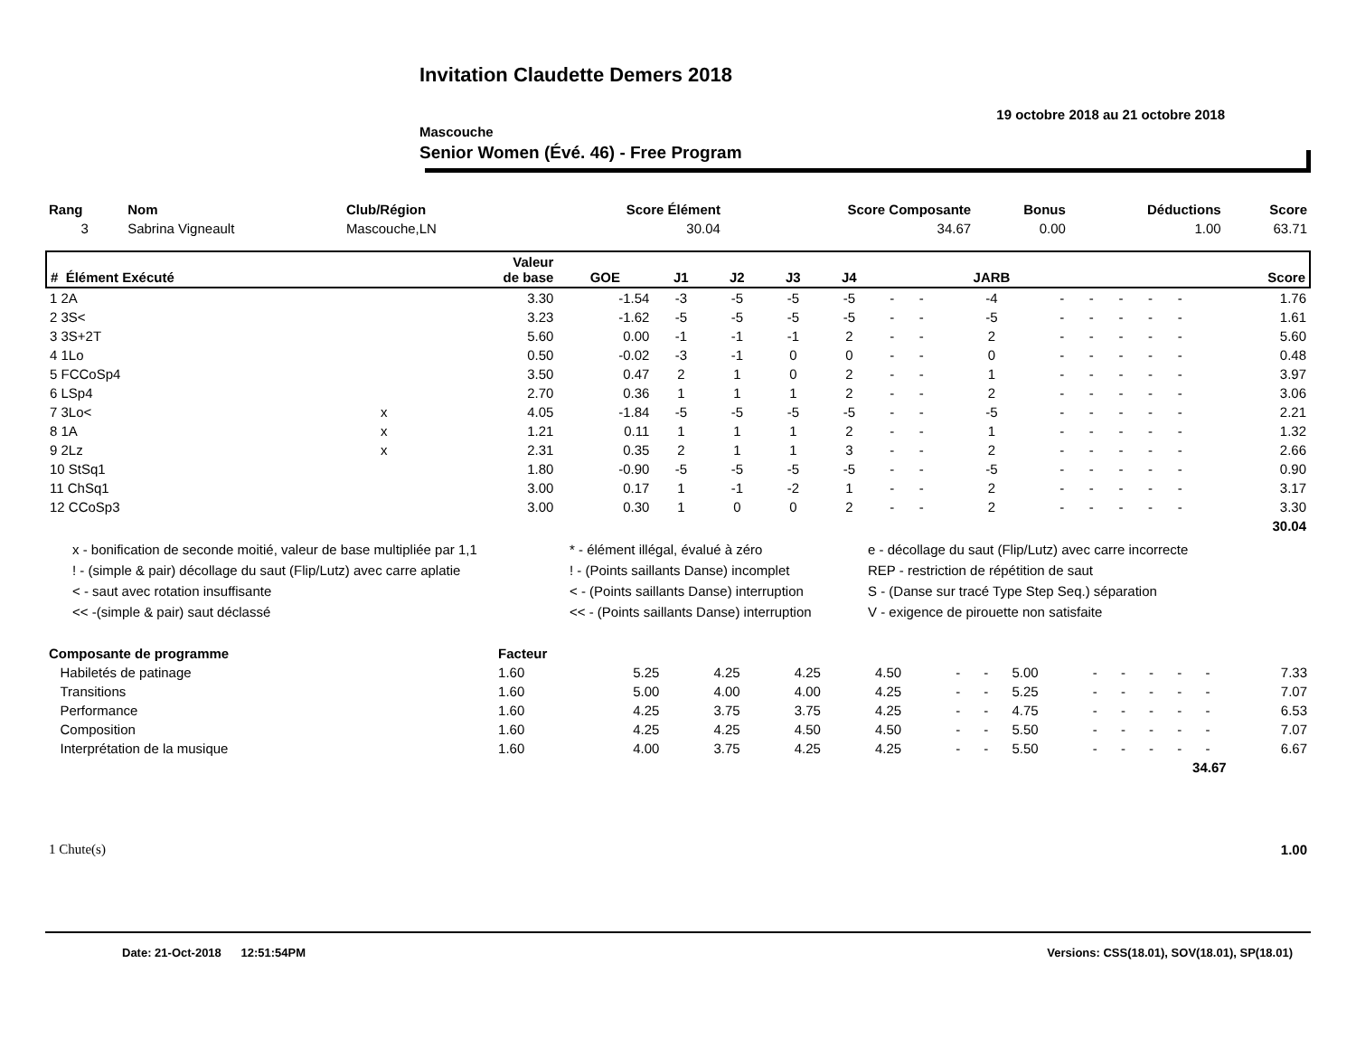Invitation Claudette Demers 2018
19 octobre 2018 au 21 octobre 2018
Mascouche
Senior Women (Évé. 46) - Free Program
| Rang | Nom | Club/Région | Score Élément | Score Composante | Bonus | Déductions | Score |
| 3 | Sabrina Vigneault | Mascouche,LN | 30.04 | 34.67 | 0.00 | 1.00 | 63.71 |
| # Élément Exécuté | | Valeur de base | GOE | J1 | J2 | J3 | J4 | | | JARB | | | | | | Score |
| --- | --- | --- | --- | --- | --- | --- | --- | --- | --- | --- | --- | --- | --- | --- | --- | --- |
| 1 2A | | 3.30 | -1.54 | -3 | -5 | -5 | -5 | - | - | -4 | - | - | - | - | - | 1.76 |
| 2 3S< | | 3.23 | -1.62 | -5 | -5 | -5 | -5 | - | - | -5 | - | - | - | - | - | 1.61 |
| 3 3S+2T | | 5.60 | 0.00 | -1 | -1 | -1 | 2 | - | - | 2 | - | - | - | - | - | 5.60 |
| 4 1Lo | | 0.50 | -0.02 | -3 | -1 | 0 | 0 | - | - | 0 | - | - | - | - | - | 0.48 |
| 5 FCCoSp4 | | 3.50 | 0.47 | 2 | 1 | 0 | 2 | - | - | 1 | - | - | - | - | - | 3.97 |
| 6 LSp4 | | 2.70 | 0.36 | 1 | 1 | 1 | 2 | - | - | 2 | - | - | - | - | - | 3.06 |
| 7 3Lo< | x | 4.05 | -1.84 | -5 | -5 | -5 | -5 | - | - | -5 | - | - | - | - | - | 2.21 |
| 8 1A | x | 1.21 | 0.11 | 1 | 1 | 1 | 2 | - | - | 1 | - | - | - | - | - | 1.32 |
| 9 2Lz | x | 2.31 | 0.35 | 2 | 1 | 1 | 3 | - | - | 2 | - | - | - | - | - | 2.66 |
| 10 StSq1 | | 1.80 | -0.90 | -5 | -5 | -5 | -5 | - | - | -5 | - | - | - | - | - | 0.90 |
| 11 ChSq1 | | 3.00 | 0.17 | 1 | -1 | -2 | 1 | - | - | 2 | - | - | - | - | - | 3.17 |
| 12 CCoSp3 | | 3.00 | 0.30 | 1 | 0 | 0 | 2 | - | - | 2 | - | - | - | - | - | 3.30 |
| | | | | | | | | | | | | | | | | 30.04 |
x - bonification de seconde moitié, valeur de base multipliée par 1,1
* - élément illégal, évalué à zéro
e - décollage du saut (Flip/Lutz) avec carre incorrecte
! - (simple & pair) décollage du saut (Flip/Lutz) avec carre aplatie
! - (Points saillants Danse) incomplet
REP - restriction de répétition de saut
< - saut avec rotation insuffisante
< - (Points saillants Danse) interruption
S - (Danse sur tracé Type Step Seq.) séparation
<< -(simple & pair) saut déclassé
<< - (Points saillants Danse) interruption
V - exigence de pirouette non satisfaite
| Composante de programme | Facteur | | | | | | | | | | | | | |
| Habiletés de patinage | 1.60 | 5.25 | 4.25 | 4.25 | 4.50 | - | - | 5.00 | - | - | - | - | - | 7.33 |
| Transitions | 1.60 | 5.00 | 4.00 | 4.00 | 4.25 | - | - | 5.25 | - | - | - | - | - | 7.07 |
| Performance | 1.60 | 4.25 | 3.75 | 3.75 | 4.25 | - | - | 4.75 | - | - | - | - | - | 6.53 |
| Composition | 1.60 | 4.25 | 4.25 | 4.50 | 4.50 | - | - | 5.50 | - | - | - | - | - | 7.07 |
| Interprétation de la musique | 1.60 | 4.00 | 3.75 | 4.25 | 4.25 | - | - | 5.50 | - | - | - | - | - | 6.67 |
| 34.67 | | | | | | | | | | | | | | |
| 1 Chute(s) | 1.00 |
Date: 21-Oct-2018 12:51:54PM Versions: CSS(18.01), SOV(18.01), SP(18.01)